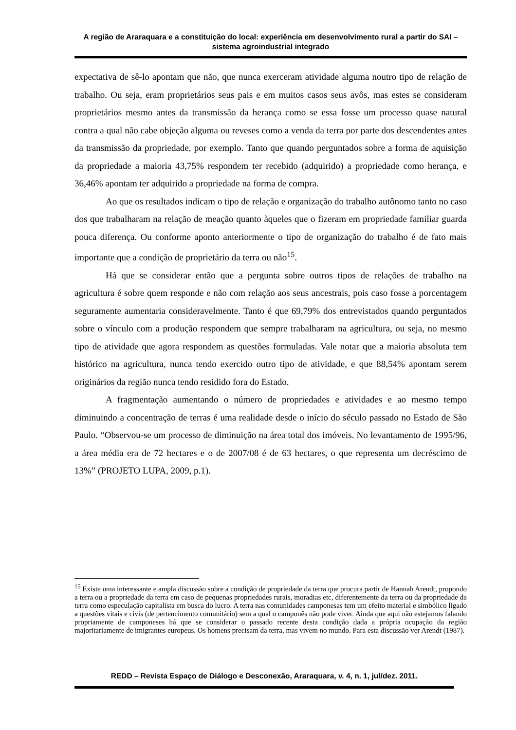A região de Araraquara e a constituição do local: experiência em desenvolvimento rural a partir do SAI – sistema agroindustrial integrado
expectativa de sê-lo apontam que não, que nunca exerceram atividade alguma noutro tipo de relação de trabalho. Ou seja, eram proprietários seus pais e em muitos casos seus avôs, mas estes se consideram proprietários mesmo antes da transmissão da herança como se essa fosse um processo quase natural contra a qual não cabe objeção alguma ou reveses como a venda da terra por parte dos descendentes antes da transmissão da propriedade, por exemplo. Tanto que quando perguntados sobre a forma de aquisição da propriedade a maioria 43,75% respondem ter recebido (adquirido) a propriedade como herança, e 36,46% apontam ter adquirido a propriedade na forma de compra.
Ao que os resultados indicam o tipo de relação e organização do trabalho autônomo tanto no caso dos que trabalharam na relação de meação quanto àqueles que o fizeram em propriedade familiar guarda pouca diferença. Ou conforme aponto anteriormente o tipo de organização do trabalho é de fato mais importante que a condição de proprietário da terra ou não<sup>15</sup>.
Há que se considerar então que a pergunta sobre outros tipos de relações de trabalho na agricultura é sobre quem responde e não com relação aos seus ancestrais, pois caso fosse a porcentagem seguramente aumentaria consideravelmente. Tanto é que 69,79% dos entrevistados quando perguntados sobre o vínculo com a produção respondem que sempre trabalharam na agricultura, ou seja, no mesmo tipo de atividade que agora respondem as questões formuladas. Vale notar que a maioria absoluta tem histórico na agricultura, nunca tendo exercido outro tipo de atividade, e que 88,54% apontam serem originários da região nunca tendo residido fora do Estado.
A fragmentação aumentando o número de propriedades e atividades e ao mesmo tempo diminuindo a concentração de terras é uma realidade desde o início do século passado no Estado de São Paulo. “Observou-se um processo de diminuição na área total dos imóveis. No levantamento de 1995/96, a área média era de 72 hectares e o de 2007/08 é de 63 hectares, o que representa um decréscimo de 13%” (PROJETO LUPA, 2009, p.1).
<sup>15</sup> Existe uma interessante e ampla discussão sobre a condição de propriedade da terra que procura partir de Hannah Arendt, propondo a terra ou a propriedade da terra em caso de pequenas propriedades rurais, moradias etc, diferentemente da terra ou da propriedade da terra como especulação capitalista em busca do lucro. A terra nas comunidades camponesas tem um efeito material e simbólico ligado a questões vitais e civis (de pertencimento comunitário) sem a qual o camponês não pode viver. Ainda que aqui não estejamos falando propriamente de camponeses há que se considerar o passado recente desta condição dada a própria ocupação da região majoritariamente de imigrantes europeus. Os homens precisam da terra, mas vivem no mundo. Para esta discussão ver Arendt (1987).
REDD – Revista Espaço de Diálogo e Desconexão, Araraquara, v. 4, n. 1, jul/dez. 2011.